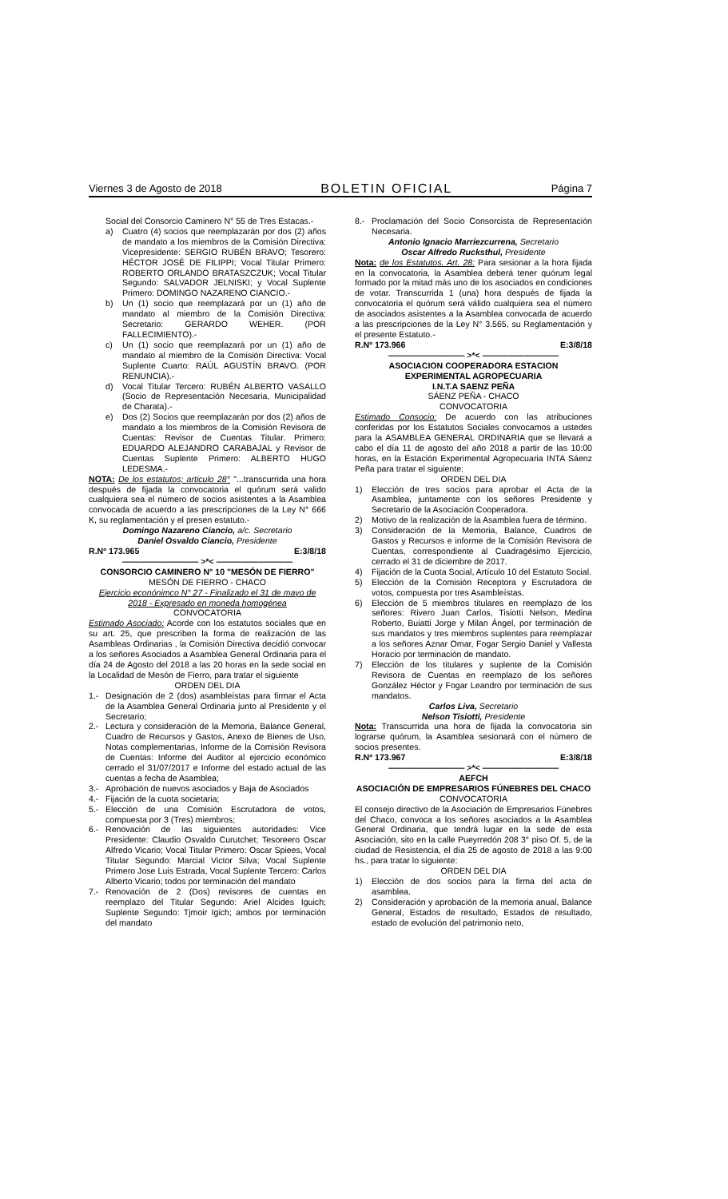Viernes 3 de Agosto de 2018 BOLETIN OFICIAL Página 7
Social del Consorcio Caminero N° 55 de Tres Estacas.-
a) Cuatro (4) socios que reemplazarán por dos (2) años de mandato a los miembros de la Comisión Directiva: Vicepresidente: SERGIO RUBÉN BRAVO; Tesorero: HÉCTOR JOSÉ DE FILIPPI; Vocal Titular Primero: ROBERTO ORLANDO BRATASZCZUK; Vocal Titular Segundo: SALVADOR JELNISKI; y Vocal Suplente Primero: DOMINGO NAZARENO CIANCIO.-
b) Un (1) socio que reemplazará por un (1) año de mandato al miembro de la Comisión Directiva: Secretario: GERARDO WEHER. (POR FALLECIMIENTO).-
c) Un (1) socio que reemplazará por un (1) año de mandato al miembro de la Comisión Directiva: Vocal Suplente Cuarto: RAÚL AGUSTÍN BRAVO. (POR RENUNCIA).-
d) Vocal Titular Tercero: RUBÉN ALBERTO VASALLO (Socio de Representación Necesaria, Municipalidad de Charata).-
e) Dos (2) Socios que reemplazarán por dos (2) años de mandato a los miembros de la Comisión Revisora de Cuentas: Revisor de Cuentas Titular. Primero: EDUARDO ALEJANDRO CARABAJAL y Revisor de Cuentas Suplente Primero: ALBERTO HUGO LEDESMA.-
NOTA: De los estatutos; articulo 28° "...transcurrida una hora después de fijada la convocatoria el quórum será valido cualquiera sea el número de socios asistentes a la Asamblea convocada de acuerdo a las prescripciones de la Ley N° 666 K, su reglamentación y el presen estatuto.-
Domingo Nazareno Ciancio, a/c. Secretario
Daniel Osvaldo Ciancio, Presidente
R.Nº 173.965 E:3/8/18
————————— >*< —————————
CONSORCIO CAMINERO N° 10 "MESÓN DE FIERRO"
MESÓN DE FIERRO - CHACO
Ejercicio econónimco N° 27 - Finalizado el 31 de mayo de 2018 - Expresado en moneda homogénea
CONVOCATORIA
Estimado Asociado: Acorde con los estatutos sociales que en su art. 25, que prescriben la forma de realización de las Asambleas Ordinarias , la Comisión Directiva decidió convocar a los señores Asociados a Asamblea General Ordinaria para el día 24 de Agosto del 2018 a las 20 horas en la sede social en la Localidad de Mesón de Fierro, para tratar el siguiente
ORDEN DEL DIA
1.- Designación de 2 (dos) asambleístas para firmar el Acta de la Asamblea General Ordinaria junto al Presidente y el Secretario;
2.- Lectura y consideración de la Memoria, Balance General, Cuadro de Recursos y Gastos, Anexo de Bienes de Uso, Notas complementarias, Informe de la Comisión Revisora de Cuentas: Informe del Auditor al ejercicio económico cerrado el 31/07/2017 e Informe del estado actual de las cuentas a fecha de Asamblea;
3.- Aprobación de nuevos asociados y Baja de Asociados
4.- Fijación de la cuota societaria;
5.- Elección de una Comisión Escrutadora de votos, compuesta por 3 (Tres) miembros;
6.- Renovación de las siguientes autoridades: Vice Presidente: Claudio Osvaldo Curutchet; Tesoreero Oscar Alfredo Vicario; Vocal Titular Primero: Oscar Spiees, Vocal Titular Segundo: Marcial Victor Silva; Vocal Suplente Primero Jose Luis Estrada, Vocal Suplente Tercero: Carlos Alberto Vicario; todos por terminación del mandato
7.- Renovación de 2 (Dos) revisores de cuentas en reemplazo del Titular Segundo: Ariel Alcides Iguich; Suplente Segundo: Tjmoir Igich; ambos por terminación del mandato
8.- Proclamación del Socio Consorcista de Representación Necesaria.
Antonio Ignacio Marriezcurrena, Secretario
Oscar Alfredo Rucksthul, Presidente
Nota: de los Estatutos. Art. 28: Para sesionar a la hora fijada en la convocatoria, la Asamblea deberá tener quórum legal formado por la mitad más uno de los asociados en condiciones de votar. Transcurrida 1 (una) hora después de fijada la convocatoria el quórum será válido cualquiera sea el número de asociados asistentes a la Asamblea convocada de acuerdo a las prescripciones de la Ley N° 3.565, su Reglamentación y el presente Estatuto.-
R.Nº 173.966 E:3/8/18
————————— >*< —————————
ASOCIACION COOPERADORA ESTACION EXPERIMENTAL AGROPECUARIA
I.N.T.A SAENZ PEÑA
SÁENZ PEÑA - CHACO
CONVOCATORIA
Estimado Consocio: De acuerdo con las atribuciones conferidas por los Estatutos Sociales convocamos a ustedes para la ASAMBLEA GENERAL ORDINARIA que se llevará a cabo el día 11 de agosto del año 2018 a partir de las 10:00 horas, en la Estación Experimental Agropecuaria INTA Sáenz Peña para tratar el siguiente:
ORDEN DEL DIA
1) Elección de tres socios para aprobar el Acta de la Asamblea, juntamente con los señores Presidente y Secretario de la Asociación Cooperadora.
2) Motivo de la realización de la Asamblea fuera de término.
3) Consideración de la Memoria, Balance, Cuadros de Gastos y Recursos e informe de la Comisión Revisora de Cuentas, correspondiente al Cuadragésimo Ejercicio, cerrado el 31 de diciembre de 2017.
4) Fijación de la Cuota Social, Artículo 10 del Estatuto Social.
5) Elección de la Comisión Receptora y Escrutadora de votos, compuesta por tres Asambleístas.
6) Elección de 5 miembros titulares en reemplazo de los señores: Rivero Juan Carlos, Tisiotti Nelson, Medina Roberto, Buiatti Jorge y Milan Ángel, por terminación de sus mandatos y tres miembros suplentes para reemplazar a los señores Aznar Omar, Fogar Sergio Daniel y Vallesta Horacio por terminación de mandato.
7) Elección de los titulares y suplente de la Comisión Revisora de Cuentas en reemplazo de los señores González Héctor y Fogar Leandro por terminación de sus mandatos.
Carlos Liva, Secretario
Nelson Tisiotti, Presidente
Nota: Transcurrida una hora de fijada la convocatoria sin lograrse quórum, la Asamblea sesionará con el número de socios presentes.
R.Nº 173.967 E:3/8/18
————————— >*< —————————
AEFCH
ASOCIACIÓN DE EMPRESARIOS FÚNEBRES DEL CHACO
CONVOCATORIA
El consejo directivo de la Asociación de Empresarios Fúnebres del Chaco, convoca a los señores asociados a la Asamblea General Ordinaria, que tendrá lugar en la sede de esta Asociación, sito en la calle Pueyrredón 208 3° piso Of. 5, de la ciudad de Resistencia, el día 25 de agosto de 2018 a las 9:00 hs., para tratar lo siguiente:
ORDEN DEL DIA
1) Elección de dos socios para la firma del acta de asamblea.
2) Consideración y aprobación de la memoria anual, Balance General, Estados de resultado, Estados de resultado, estado de evolución del patrimonio neto,